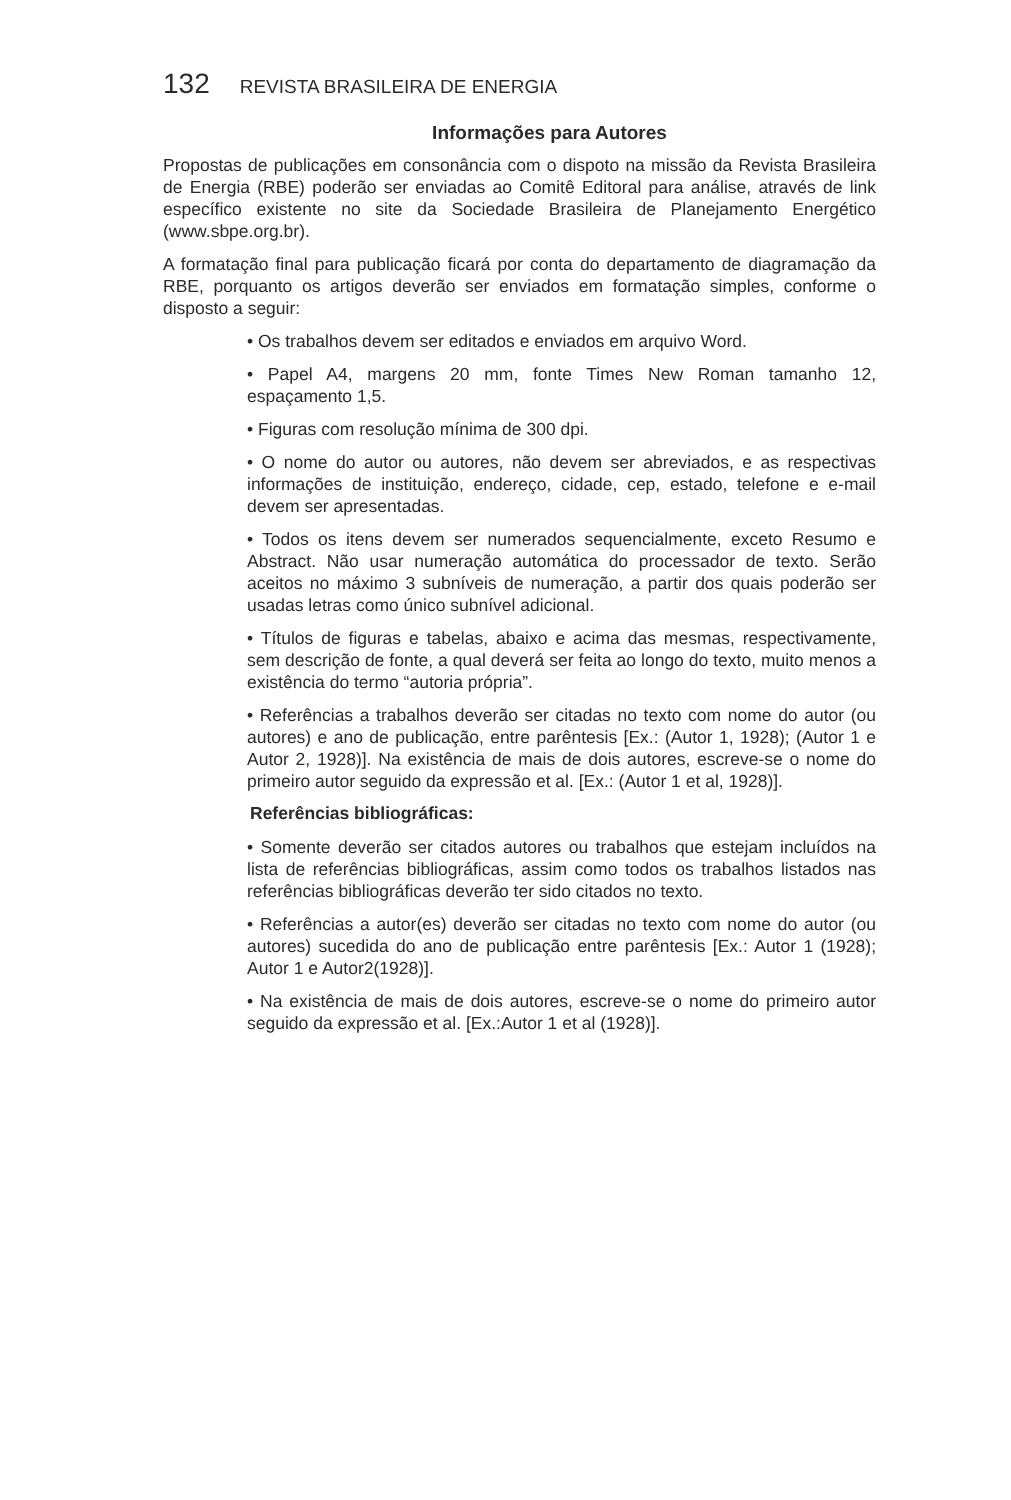132 REVISTA BRASILEIRA DE ENERGIA
Informações para Autores
Propostas de publicações em consonância com o dispoto na missão da Revista Brasileira de Energia (RBE) poderão ser enviadas ao Comitê Editoral para análise, através de link específico existente no site da Sociedade Brasileira de Planejamento Energético (www.sbpe.org.br).
A formatação final para publicação ficará por conta do departamento de diagramação da RBE, porquanto os artigos deverão ser enviados em formatação simples, conforme o disposto a seguir:
• Os trabalhos devem ser editados e enviados em arquivo Word.
• Papel A4, margens 20 mm, fonte Times New Roman tamanho 12, espaçamento 1,5.
• Figuras com resolução mínima de 300 dpi.
• O nome do autor ou autores, não devem ser abreviados, e as respectivas informações de instituição, endereço, cidade, cep, estado, telefone e e-mail devem ser apresentadas.
• Todos os itens devem ser numerados sequencialmente, exceto Resumo e Abstract. Não usar numeração automática do processador de texto. Serão aceitos no máximo 3 subníveis de numeração, a partir dos quais poderão ser usadas letras como único subnível adicional.
• Títulos de figuras e tabelas, abaixo e acima das mesmas, respectivamente, sem descrição de fonte, a qual deverá ser feita ao longo do texto, muito menos a existência do termo “autoria própria”.
• Referências a trabalhos deverão ser citadas no texto com nome do autor (ou autores) e ano de publicação, entre parêntesis [Ex.: (Autor 1, 1928); (Autor 1 e Autor 2, 1928)]. Na existência de mais de dois autores, escreve-se o nome do primeiro autor seguido da expressão et al. [Ex.: (Autor 1 et al, 1928)].
Referências bibliográficas:
• Somente deverão ser citados autores ou trabalhos que estejam incluídos na lista de referências bibliográficas, assim como todos os trabalhos listados nas referências bibliográficas deverão ter sido citados no texto.
• Referências a autor(es) deverão ser citadas no texto com nome do autor (ou autores) sucedida do ano de publicação entre parêntesis [Ex.: Autor 1 (1928); Autor 1 e Autor2(1928)].
• Na existência de mais de dois autores, escreve-se o nome do primeiro autor seguido da expressão et al. [Ex.:Autor 1 et al (1928)].